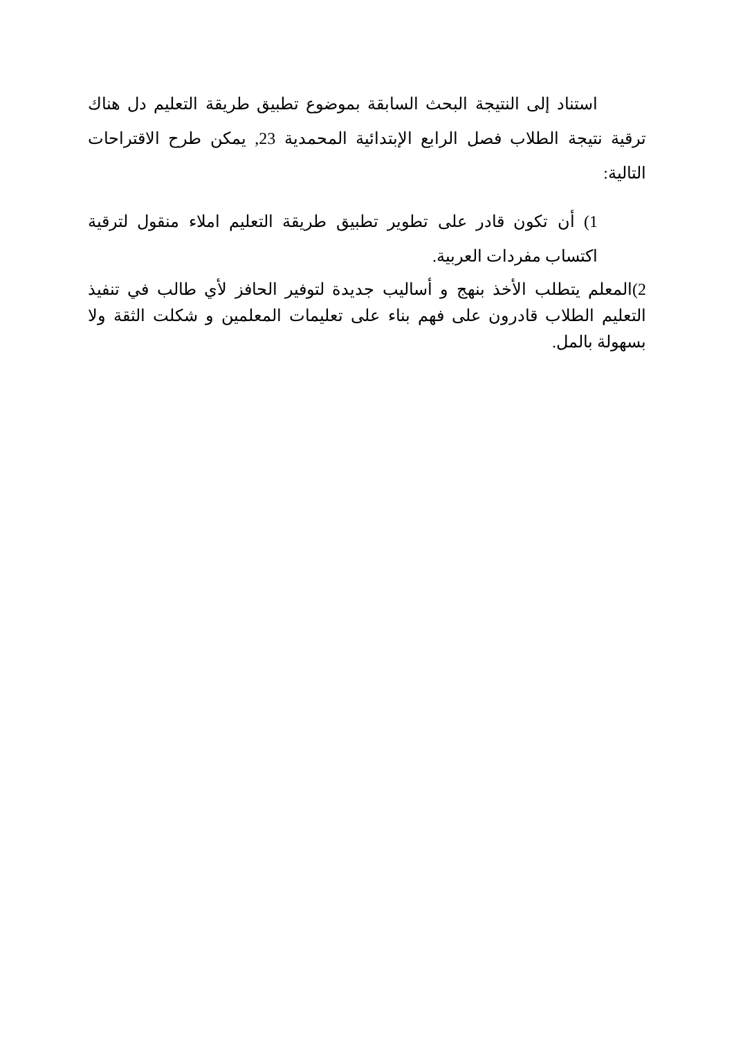استناد إلى النتيجة البحث السابقة بموضوع تطبيق طريقة التعليم دل هناك ترقية نتيجة الطلاب فصل الرابع الإبتدائية المحمدية 23, يمكن طرح الاقتراحات التالية:
1) أن تكون قادر على تطوير تطبيق طريقة التعليم املاء منقول لترقية اكتساب مفردات العربية.
2)المعلم يتطلب الأخذ بنهج و أساليب جديدة لتوفير الحافز لأي طالب في تنفيذ التعليم الطلاب قادرون على فهم بناء على تعليمات المعلمين و شكلت الثقة ولا بسهولة بالمل.